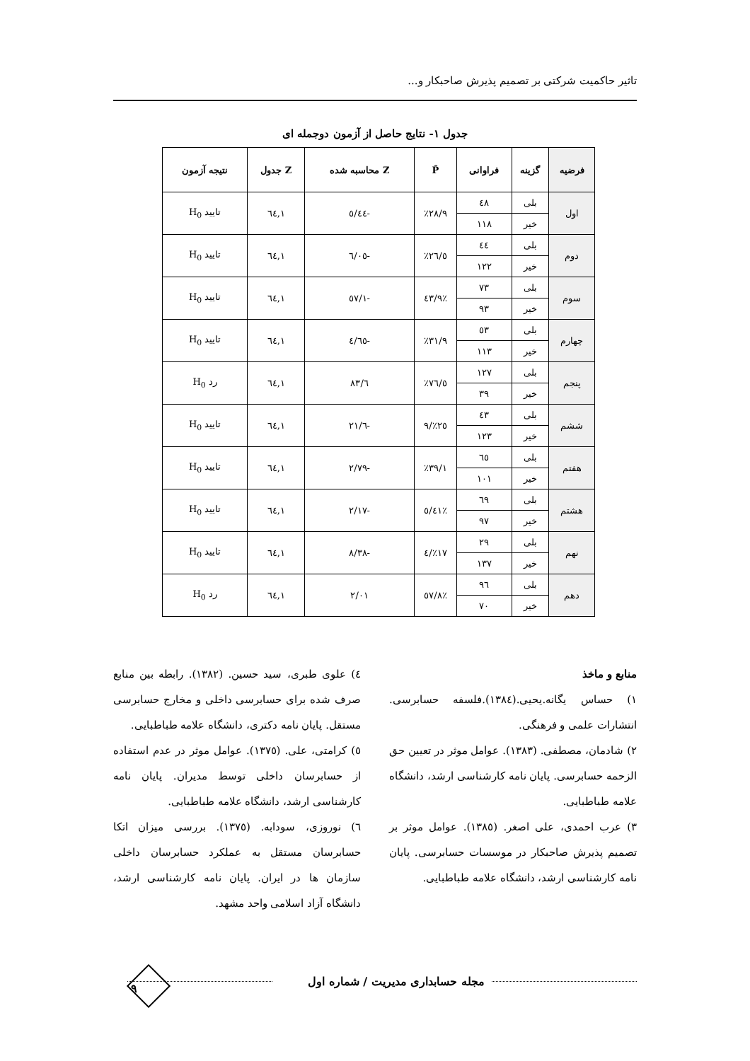تاثیر حاکمیت شرکتی بر تصمیم پذیرش صاحبکار و...
جدول ۱- نتایج حاصل از آزمون دوجمله ای
| فرضیه | گزینه | فراوانی | P̂ | Z محاسبه شده | Z جدول | نتیجه آزمون |
| --- | --- | --- | --- | --- | --- | --- |
| اول | بلی | ٤٨ | ٪۲۸/۹ | -٥/٤٤ | ۱,٦٤ | تایید H<sub>0</sub> |
| | خیر | ۱۱۸ | | | | |
| دوم | بلی | ٤٤ | ٪۲٦/٥ | -٦/٠٥ | ۱,٦٤ | تایید H<sub>0</sub> |
| | خیر | ۱۲۲ | | | | |
| سوم | بلی | ۷۳ | ٪٤۳/۹ | -۱/٥۷ | ۱,٦٤ | تایید H<sub>0</sub> |
| | خیر | ۹۳ | | | | |
| چهارم | بلی | ٥۳ | ٪۳۱/۹ | -٤/٦٥ | ۱,٦٤ | تایید H<sub>0</sub> |
| | خیر | ۱۱۳ | | | | |
| پنجم | بلی | ۱۲۷ | ٪۷٦/٥ | ٦/۸۳ | ۱,٦٤ | رد H<sub>0</sub> |
| | خیر | ۳۹ | | | | |
| ششم | بلی | ٤۳ | ٪۲٥/۹ | -٦/۲۱ | ۱,٦٤ | تایید H<sub>0</sub> |
| | خیر | ۱۲۳ | | | | |
| هفتم | بلی | ٦٥ | ٪۳۹/۱ | -۲/۷۹ | ۱,٦٤ | تایید H<sub>0</sub> |
| | خیر | ۱۰۱ | | | | |
| هشتم | بلی | ٦۹ | ٪٤۱/٥ | -۲/۱۷ | ۱,٦٤ | تایید H<sub>0</sub> |
| | خیر | ۹۷ | | | | |
| نهم | بلی | ۲۹ | ٪۱۷/٤ | -۸/۳۸ | ۱,٦٤ | تایید H<sub>0</sub> |
| | خیر | ۱۳۷ | | | | |
| دهم | بلی | ۹٦ | ٪٥۷/۸ | ۲/۰۱ | ۱,٦٤ | رد H<sub>0</sub> |
| | خیر | ۷۰ | | | | |
منابع و ماخذ
۱) حساس یگانه.یحیی.(۱۳۸٤).فلسفه حسابرسی. انتشارات علمی و فرهنگی.
۲) شادمان، مصطفی. (۱۳۸۳). عوامل موثر در تعیین حق الزحمه حسابرسی. پایان نامه کارشناسی ارشد، دانشگاه علامه طباطبایی.
۳) عرب احمدی، علی اصغر. (۱۳۸٥). عوامل موثر بر تصمیم پذیرش صاحبکار در موسسات حسابرسی. پایان نامه کارشناسی ارشد، دانشگاه علامه طباطبایی.
٤) علوی طبری، سید حسین. (۱۳۸۲). رابطه بین منابع صرف شده برای حسابرسی داخلی و مخارج حسابرسی مستقل. پایان نامه دکتری، دانشگاه علامه طباطبایی.
٥) کرامتی، علی. (۱۳۷٥). عوامل موثر در عدم استفاده از حسابرسان داخلی توسط مدیران. پایان نامه کارشناسی ارشد، دانشگاه علامه طباطبایی.
٦) نوروزی، سودابه. (۱۳۷٥). بررسی میزان اتکا حسابرسان مستقل به عملکرد حسابرسان داخلی سازمان ها در ایران. پایان نامه کارشناسی ارشد، دانشگاه آزاد اسلامی واحد مشهد.
مجله حسابداری مدیریت / شماره اول
۹